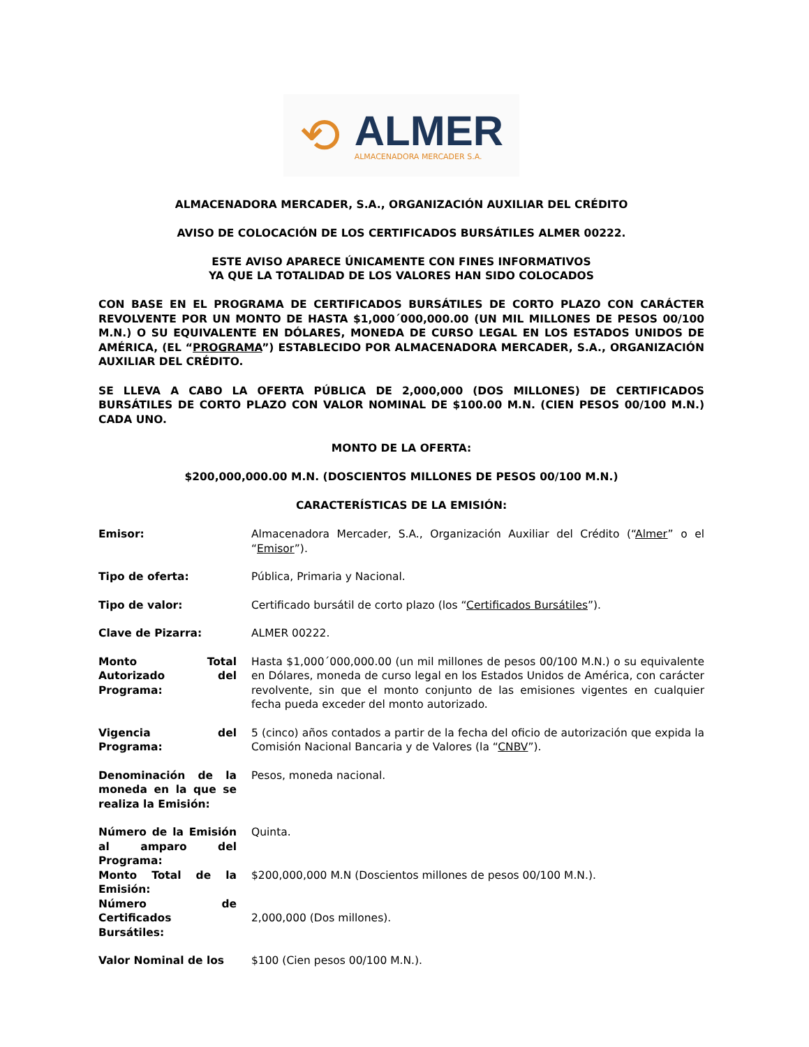⟲
ALMER
ALMACENADORA MERCADER S.A.
ALMACENADORA MERCADER, S.A., ORGANIZACIÓN AUXILIAR DEL CRÉDITO
AVISO DE COLOCACIÓN DE LOS CERTIFICADOS BURSÁTILES ALMER 00222.
ESTE AVISO APARECE ÚNICAMENTE CON FINES INFORMATIVOS
YA QUE LA TOTALIDAD DE LOS VALORES HAN SIDO COLOCADOS
CON BASE EN EL PROGRAMA DE CERTIFICADOS BURSÁTILES DE CORTO PLAZO CON CARÁCTER REVOLVENTE POR UN MONTO DE HASTA $1,000´000,000.00 (UN MIL MILLONES DE PESOS 00/100 M.N.) O SU EQUIVALENTE EN DÓLARES, MONEDA DE CURSO LEGAL EN LOS ESTADOS UNIDOS DE AMÉRICA, (EL “PROGRAMA”) ESTABLECIDO POR ALMACENADORA MERCADER, S.A., ORGANIZACIÓN AUXILIAR DEL CRÉDITO.
SE LLEVA A CABO LA OFERTA PÚBLICA DE 2,000,000 (DOS MILLONES) DE CERTIFICADOS BURSÁTILES DE CORTO PLAZO CON VALOR NOMINAL DE $100.00 M.N. (CIEN PESOS 00/100 M.N.) CADA UNO.
MONTO DE LA OFERTA:
$200,000,000.00 M.N. (DOSCIENTOS MILLONES DE PESOS 00/100 M.N.)
CARACTERÍSTICAS DE LA EMISIÓN:
Emisor: Almacenadora Mercader, S.A., Organización Auxiliar del Crédito (“Almer” o el “Emisor”).
Tipo de oferta: Pública, Primaria y Nacional.
Tipo de valor: Certificado bursátil de corto plazo (los “Certificados Bursátiles”).
Clave de Pizarra: ALMER 00222.
Monto Total Autorizado del Programa:
Hasta $1,000´000,000.00 (un mil millones de pesos 00/100 M.N.) o su equivalente en Dólares, moneda de curso legal en los Estados Unidos de América, con carácter revolvente, sin que el monto conjunto de las emisiones vigentes en cualquier fecha pueda exceder del monto autorizado.
Vigencia del Programa:
5 (cinco) años contados a partir de la fecha del oficio de autorización que expida la Comisión Nacional Bancaria y de Valores (la “CNBV”).
Denominación de la moneda en la que se realiza la Emisión:
Pesos, moneda nacional.
Número de la Emisión al amparo del Programa:
Quinta.
Monto Total de la Emisión:
$200,000,000 M.N (Doscientos millones de pesos 00/100 M.N.).
Número de Certificados Bursátiles:
2,000,000 (Dos millones).
Valor Nominal de los $100 (Cien pesos 00/100 M.N.).